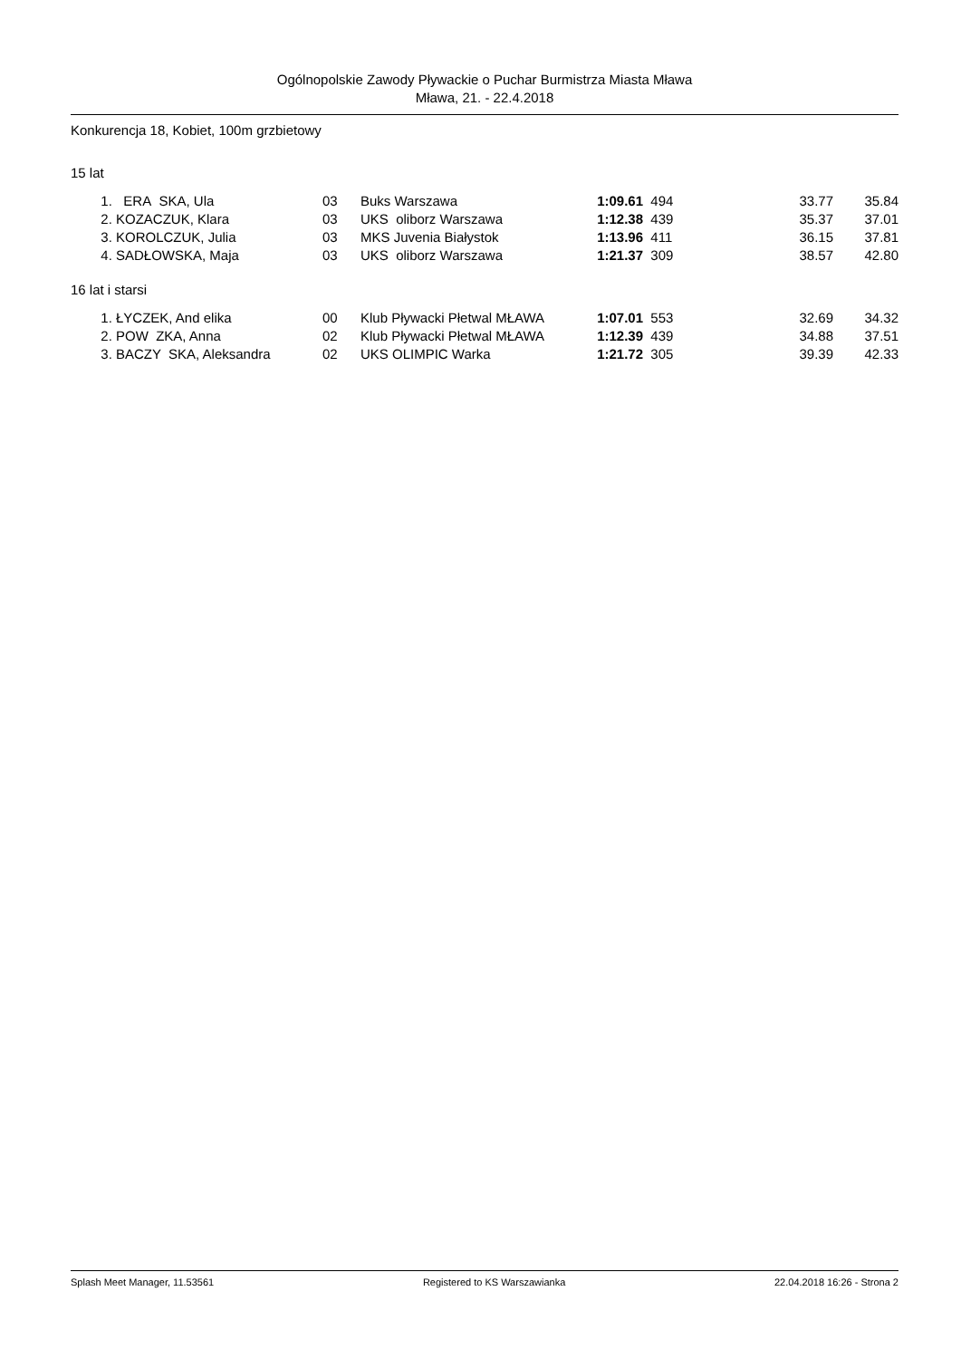Ogólnopolskie Zawody Pływackie o Puchar Burmistrza Miasta Mława
Mława, 21. - 22.4.2018
Konkurencja 18, Kobiet, 100m grzbietowy
15 lat
| 1. | ERA SKA, Ula | 03 | Buks Warszawa | 1:09.61 | 494 | 33.77 | 35.84 |
| 2. | KOZACZUK, Klara | 03 | UKS oliborz Warszawa | 1:12.38 | 439 | 35.37 | 37.01 |
| 3. | KOROLCZUK, Julia | 03 | MKS Juvenia Białystok | 1:13.96 | 411 | 36.15 | 37.81 |
| 4. | SADŁOWSKA, Maja | 03 | UKS oliborz Warszawa | 1:21.37 | 309 | 38.57 | 42.80 |
16 lat i starsi
| 1. | ŁYCZEK, And elika | 00 | Klub Pływacki Płetwal MŁAWA | 1:07.01 | 553 | 32.69 | 34.32 |
| 2. | POW ZKA, Anna | 02 | Klub Pływacki Płetwal MŁAWA | 1:12.39 | 439 | 34.88 | 37.51 |
| 3. | BACZY SKA, Aleksandra | 02 | UKS OLIMPIC Warka | 1:21.72 | 305 | 39.39 | 42.33 |
Splash Meet Manager, 11.53561 Registered to KS Warszawianka 22.04.2018 16:26 - Strona 2